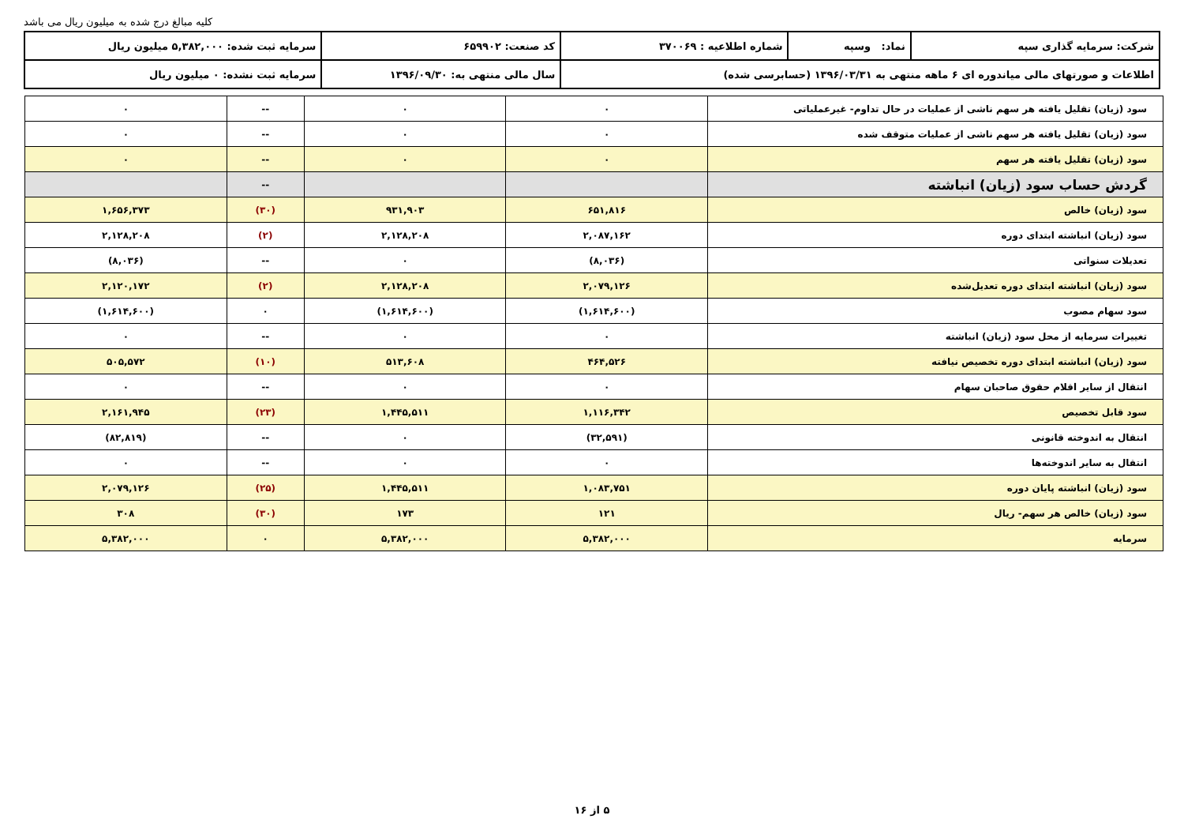کلیه مبالغ درج شده به میلیون ریال می باشد
| شرکت: سرمایه گذاری سپه | نماد: وسپه | شماره اطلاعیه : ۳۷۰۰۶۹ | کد صنعت: ۶۵۹۹۰۲ | سرمایه ثبت شده: ۵,۳۸۲,۰۰۰ میلیون ریال |
| اطلاعات و صورتهای مالی میاندوره ای ۶ ماهه منتهی به ۱۳۹۶/۰۳/۳۱ (حسابرسی شده) | | | سال مالی منتهی به: ۱۳۹۶/۰۹/۳۰ | سرمایه ثبت نشده: ۰ میلیون ریال |
| سود (زیان) تقلیل یافته هر سهم ناشی از عملیات در حال تداوم- غیرعملیاتی | ۰ | ۰ | -- | ۰ |
| سود (زیان) تقلیل یافته هر سهم ناشی از عملیات متوقف شده | ۰ | ۰ | -- | ۰ |
| سود (زیان) تقلیل یافته هر سهم | ۰ | ۰ | -- | ۰ |
| گردش حساب سود (زیان) انباشته | | | -- | |
| سود (زیان) خالص | ۶۵۱,۸۱۶ | ۹۳۱,۹۰۳ | (۳۰) | ۱,۶۵۶,۳۷۳ |
| سود (زیان) انباشته ابتدای دوره | ۲,۰۸۷,۱۶۲ | ۲,۱۲۸,۲۰۸ | (۲) | ۲,۱۲۸,۲۰۸ |
| تعدیلات سنواتی | (۸,۰۳۶) | ۰ | -- | (۸,۰۳۶) |
| سود (زیان) انباشته ابتدای دوره تعدیل‌شده | ۲,۰۷۹,۱۲۶ | ۲,۱۲۸,۲۰۸ | (۲) | ۲,۱۲۰,۱۷۲ |
| سود سهام مصوب | (۱,۶۱۴,۶۰۰) | (۱,۶۱۴,۶۰۰) | ۰ | (۱,۶۱۴,۶۰۰) |
| تغییرات سرمایه از محل سود (زیان) انباشته | ۰ | ۰ | -- | ۰ |
| سود (زیان) انباشته ابتدای دوره تخصیص نیافته | ۴۶۴,۵۲۶ | ۵۱۳,۶۰۸ | (۱۰) | ۵۰۵,۵۷۲ |
| انتقال از سایر اقلام حقوق صاحبان سهام | ۰ | ۰ | -- | ۰ |
| سود قابل تخصیص | ۱,۱۱۶,۳۴۲ | ۱,۴۴۵,۵۱۱ | (۲۳) | ۲,۱۶۱,۹۴۵ |
| انتقال به اندوخته قانونی | (۳۲,۵۹۱) | ۰ | -- | (۸۲,۸۱۹) |
| انتقال به سایر اندوخته‌ها | ۰ | ۰ | -- | ۰ |
| سود (زیان) انباشته پایان دوره | ۱,۰۸۳,۷۵۱ | ۱,۴۴۵,۵۱۱ | (۲۵) | ۲,۰۷۹,۱۲۶ |
| سود (زیان) خالص هر سهم- ریال | ۱۲۱ | ۱۷۳ | (۳۰) | ۳۰۸ |
| سرمایه | ۵,۳۸۲,۰۰۰ | ۵,۳۸۲,۰۰۰ | ۰ | ۵,۳۸۲,۰۰۰ |
۵ از ۱۶